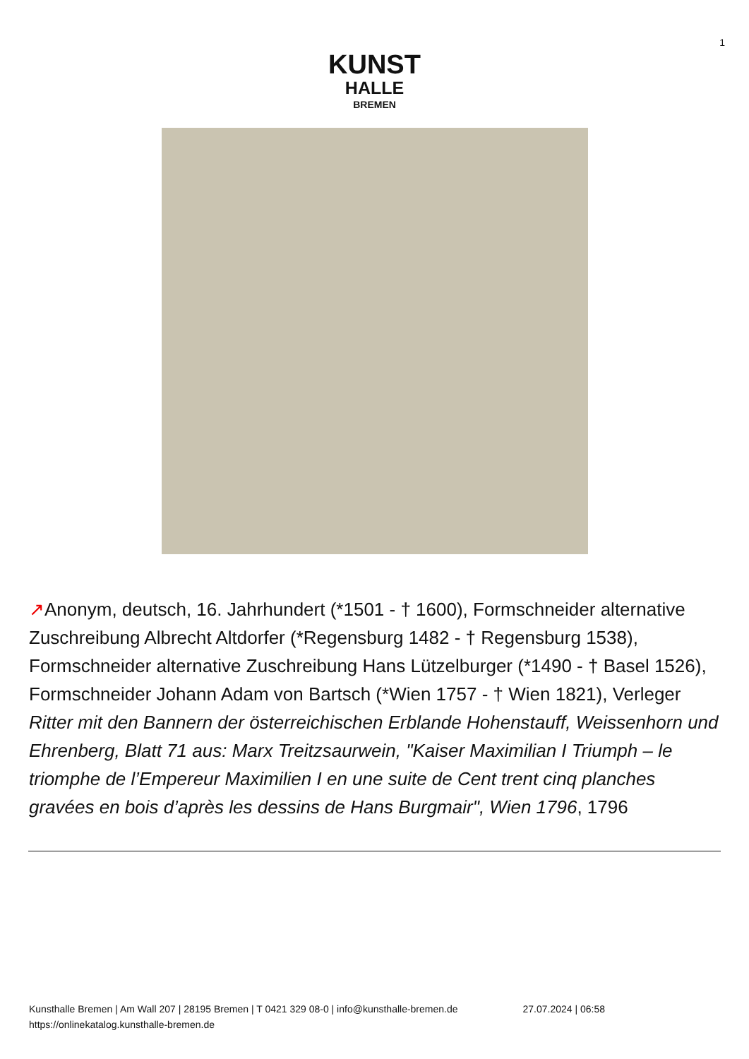1
KUNST
HALLE
BREMEN
↗Anonym, deutsch, 16. Jahrhundert (*1501 - † 1600), Formschneider alternative Zuschreibung Albrecht Altdorfer (*Regensburg 1482 - † Regensburg 1538), Formschneider alternative Zuschreibung Hans Lützelburger (*1490 - † Basel 1526), Formschneider Johann Adam von Bartsch (*Wien 1757 - † Wien 1821), Verleger
Ritter mit den Bannern der österreichischen Erblande Hohenstauff, Weissenhorn und Ehrenberg, Blatt 71 aus: Marx Treitzsaurwein, "Kaiser Maximilian I Triumph – le triomphe de l’Empereur Maximilien I en une suite de Cent trent cinq planches gravées en bois d’après les dessins de Hans Burgmair", Wien 1796, 1796
Kunsthalle Bremen | Am Wall 207 | 28195 Bremen | T 0421 329 08-0 | info@kunsthalle-bremen.de
https://onlinekatalog.kunsthalle-bremen.de
27.07.2024 | 06:58